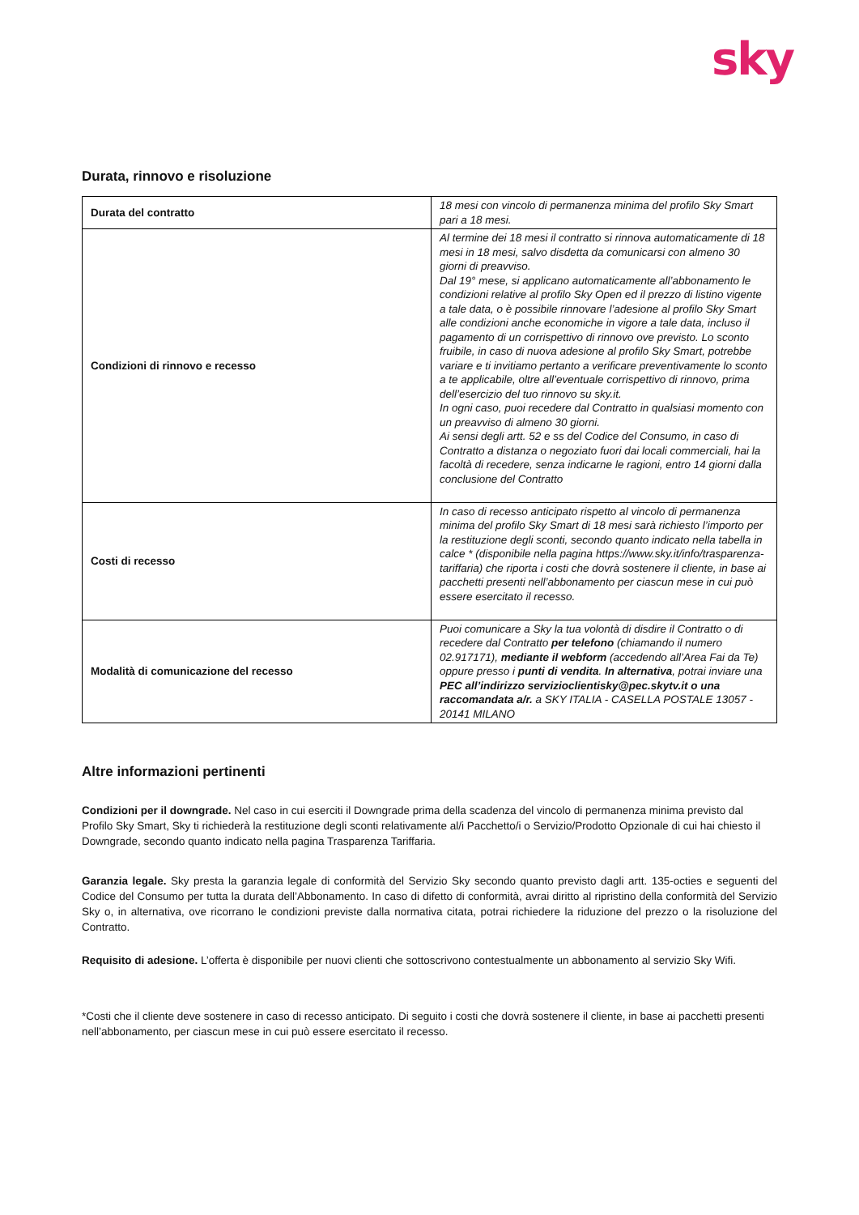sky
Durata, rinnovo e risoluzione
| Durata del contratto | 18 mesi con vincolo di permanenza minima del profilo Sky Smart pari a 18 mesi. |
| Condizioni di rinnovo e recesso | Al termine dei 18 mesi il contratto si rinnova automaticamente di 18 mesi in 18 mesi, salvo disdetta da comunicarsi con almeno 30 giorni di preavviso. Dal 19° mese, si applicano automaticamente all’abbonamento le condizioni relative al profilo Sky Open ed il prezzo di listino vigente a tale data, o è possibile rinnovare l’adesione al profilo Sky Smart alle condizioni anche economiche in vigore a tale data, incluso il pagamento di un corrispettivo di rinnovo ove previsto. Lo sconto fruibile, in caso di nuova adesione al profilo Sky Smart, potrebbe variare e ti invitiamo pertanto a verificare preventivamente lo sconto a te applicabile, oltre all’eventuale corrispettivo di rinnovo, prima dell’esercizio del tuo rinnovo su sky.it. In ogni caso, puoi recedere dal Contratto in qualsiasi momento con un preavviso di almeno 30 giorni. Ai sensi degli artt. 52 e ss del Codice del Consumo, in caso di Contratto a distanza o negoziato fuori dai locali commerciali, hai la facoltà di recedere, senza indicarne le ragioni, entro 14 giorni dalla conclusione del Contratto |
| Costi di recesso | In caso di recesso anticipato rispetto al vincolo di permanenza minima del profilo Sky Smart di 18 mesi sarà richiesto l’importo per la restituzione degli sconti, secondo quanto indicato nella tabella in calce * (disponibile nella pagina https://www.sky.it/info/trasparenza-tariffaria) che riporta i costi che dovrà sostenere il cliente, in base ai pacchetti presenti nell’abbonamento per ciascun mese in cui può essere esercitato il recesso. |
| Modalità di comunicazione del recesso | Puoi comunicare a Sky la tua volontà di disdire il Contratto o di recedere dal Contratto per telefono (chiamando il numero 02.917171), mediante il webform (accedendo all’Area Fai da Te) oppure presso i punti di vendita . In alternativa , potrai inviare una PEC all’indirizzo servizioclientisky@pec.skytv.it o una raccomandata a/r. a SKY ITALIA - CASELLA POSTALE 13057 - 20141 MILANO |
Altre informazioni pertinenti
Condizioni per il downgrade. Nel caso in cui eserciti il Downgrade prima della scadenza del vincolo di permanenza minima previsto dal Profilo Sky Smart, Sky ti richiederà la restituzione degli sconti relativamente al/i Pacchetto/i o Servizio/Prodotto Opzionale di cui hai chiesto il Downgrade, secondo quanto indicato nella pagina Trasparenza Tariffaria.
Garanzia legale. Sky presta la garanzia legale di conformità del Servizio Sky secondo quanto previsto dagli artt. 135-octies e seguenti del Codice del Consumo per tutta la durata dell’Abbonamento. In caso di difetto di conformità, avrai diritto al ripristino della conformità del Servizio Sky o, in alternativa, ove ricorrano le condizioni previste dalla normativa citata, potrai richiedere la riduzione del prezzo o la risoluzione del Contratto.
Requisito di adesione. L’offerta è disponibile per nuovi clienti che sottoscrivono contestualmente un abbonamento al servizio Sky Wifi.
*Costi che il cliente deve sostenere in caso di recesso anticipato. Di seguito i costi che dovrà sostenere il cliente, in base ai pacchetti presenti nell’abbonamento, per ciascun mese in cui può essere esercitato il recesso.